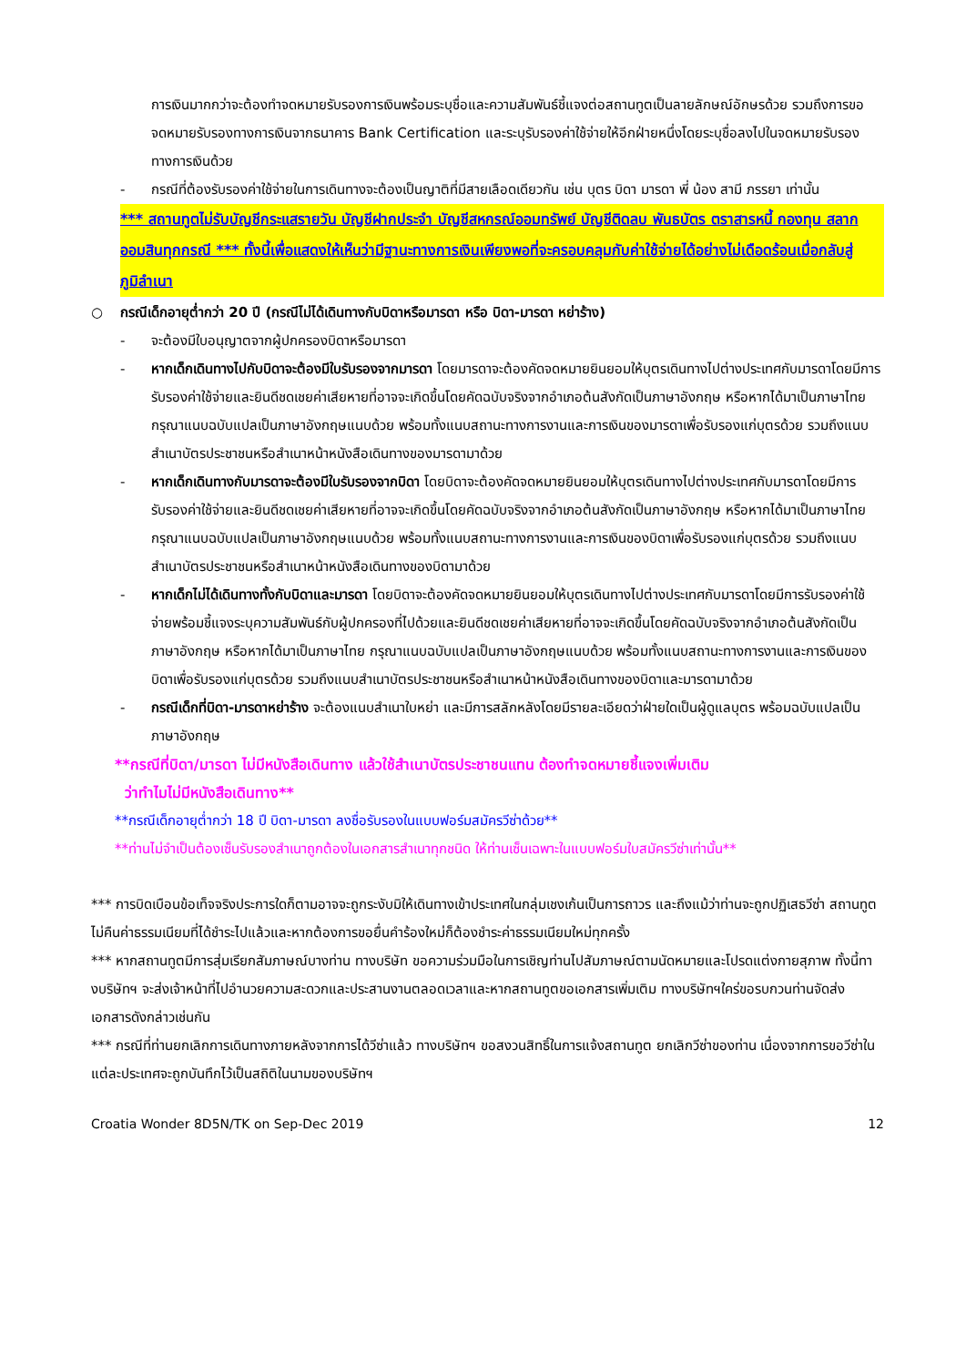การเงินมากกว่าจะต้องทำจดหมายรับรองการเงินพร้อมระบุชื่อและความสัมพันธ์ชี้แจงต่อสถานทูตเป็นลายลักษณ์อักษรด้วย รวมถึงการขอจดหมายรับรองทางการเงินจากธนาคาร Bank Certification และระบุรับรองค่าใช้จ่ายให้อีกฝ่ายหนึ่งโดยระบุชื่อลงไปในจดหมายรับรองทางการเงินด้วย
- กรณีที่ต้องรับรองค่าใช้จ่ายในการเดินทางจะต้องเป็นญาติที่มีสายเลือดเดียวกัน เช่น บุตร บิดา มารดา พี่ น้อง สามี ภรรยา เท่านั้น
*** สถานทูตไม่รับบัญชีกระแสรายวัน บัญชีฝากประจำ บัญชีสหกรณ์ออมทรัพย์ บัญชีติดลบ พันธบัตร ตราสารหนี้ กองทุน สลากออมสินทุกกรณี *** ทั้งนี้เพื่อแสดงให้เห็นว่ามีฐานะทางการเงินเพียงพอที่จะครอบคลุมกับค่าใช้จ่ายได้อย่างไม่เดือดร้อนเมื่อกลับสู่ภูมิลำเนา
○ กรณีเด็กอายุต่ำกว่า 20 ปี (กรณีไม่ได้เดินทางกับบิดาหรือมารดา หรือ บิดา-มารดา หย่าร้าง)
- จะต้องมีใบอนุญาตจากผู้ปกครองบิดาหรือมารดา
- หากเด็กเดินทางไปกับบิดาจะต้องมีใบรับรองจากมารดา โดยมารดาจะต้องคัดจดหมายยินยอมให้บุตรเดินทางไปต่างประเทศกับมารดาโดยมีการรับรองค่าใช้จ่ายและยินดีชดเชยค่าเสียหายที่อาจจะเกิดขึ้นโดยคัดฉบับจริงจากอำเภอต้นสังกัดเป็นภาษาอังกฤษ หรือหากได้มาเป็นภาษาไทย กรุณาแนบฉบับแปลเป็นภาษาอังกฤษแนบด้วย พร้อมทั้งแนบสถานะทางการงานและการเงินของมารดาเพื่อรับรองแก่บุตรด้วย รวมถึงแนบสำเนาบัตรประชาชนหรือสำเนาหน้าหนังสือเดินทางของมารดามาด้วย
- หากเด็กเดินทางกับมารดาจะต้องมีใบรับรองจากบิดา โดยบิดาจะต้องคัดจดหมายยินยอมให้บุตรเดินทางไปต่างประเทศกับมารดาโดยมีการรับรองค่าใช้จ่ายและยินดีชดเชยค่าเสียหายที่อาจจะเกิดขึ้นโดยคัดฉบับจริงจากอำเภอต้นสังกัดเป็นภาษาอังกฤษ หรือหากได้มาเป็นภาษาไทย กรุณาแนบฉบับแปลเป็นภาษาอังกฤษแนบด้วย พร้อมทั้งแนบสถานะทางการงานและการเงินของบิดาเพื่อรับรองแก่บุตรด้วย รวมถึงแนบสำเนาบัตรประชาชนหรือสำเนาหน้าหนังสือเดินทางของบิดามาด้วย
- หากเด็กไม่ได้เดินทางทั้งกับบิดาและมารดา โดยบิดาจะต้องคัดจดหมายยินยอมให้บุตรเดินทางไปต่างประเทศกับมารดาโดยมีการรับรองค่าใช้จ่ายพร้อมชี้แจงระบุความสัมพันธ์กับผู้ปกครองที่ไปด้วยและยินดีชดเชยค่าเสียหายที่อาจจะเกิดขึ้นโดยคัดฉบับจริงจากอำเภอต้นสังกัดเป็นภาษาอังกฤษ หรือหากได้มาเป็นภาษาไทย กรุณาแนบฉบับแปลเป็นภาษาอังกฤษแนบด้วย พร้อมทั้งแนบสถานะทางการงานและการเงินของบิดาเพื่อรับรองแก่บุตรด้วย รวมถึงแนบสำเนาบัตรประชาชนหรือสำเนาหน้าหนังสือเดินทางของบิดาและมารดามาด้วย
- กรณีเด็กที่บิดา-มารดาหย่าร้าง จะต้องแนบสำเนาใบหย่า และมีการสลักหลังโดยมีรายละเอียดว่าฝ่ายใดเป็นผู้ดูแลบุตร พร้อมฉบับแปลเป็นภาษาอังกฤษ
**กรณีที่บิดา/มารดา ไม่มีหนังสือเดินทาง แล้วใช้สำเนาบัตรประชาชนแทน ต้องทำจดหมายชี้แจงเพิ่มเติม
ว่าทำไมไม่มีหนังสือเดินทาง**
**กรณีเด็กอายุต่ำกว่า 18 ปี บิดา-มารดา ลงชื่อรับรองในแบบฟอร์มสมัครวีซ่าด้วย**
**ท่านไม่จำเป็นต้องเซ็นรับรองสำเนาถูกต้องในเอกสารสำเนาทุกชนิด ให้ท่านเซ็นเฉพาะในแบบฟอร์มใบสมัครวีซ่าเท่านั้น**
*** การบิดเบือนข้อเท็จจริงประการใดก็ตามอาจจะถูกระงับมิให้เดินทางเข้าประเทศในกลุ่มเชงเก้นเป็นการถาวร และถึงแม้ว่าท่านจะถูกปฏิเสธวีซ่า สถานทูตไม่คืนค่าธรรมเนียมที่ได้ชำระไปแล้วและหากต้องการขอยื่นคำร้องใหม่ก็ต้องชำระค่าธรรมเนียมใหม่ทุกครั้ง
*** หากสถานทูตมีการสุ่มเรียกสัมภาษณ์บางท่าน ทางบริษัท ขอความร่วมมือในการเชิญท่านไปสัมภาษณ์ตามนัดหมายและโปรดแต่งกายสุภาพ ทั้งนี้ทางบริษัทฯ จะส่งเจ้าหน้าที่ไปอำนวยความสะดวกและประสานงานตลอดเวลาและหากสถานทูตขอเอกสารเพิ่มเติม ทางบริษัทฯใคร่ขอรบกวนท่านจัดส่งเอกสารดังกล่าวเช่นกัน
*** กรณีที่ท่านยกเลิกการเดินทางภายหลังจากการได้วีซ่าแล้ว ทางบริษัทฯ ขอสงวนสิทธิ์ในการแจ้งสถานทูต ยกเลิกวีซ่าของท่าน เนื่องจากการขอวีซ่าในแต่ละประเทศจะถูกบันทึกไว้เป็นสถิติในนามของบริษัทฯ
Croatia Wonder 8D5N/TK on Sep-Dec 2019 12